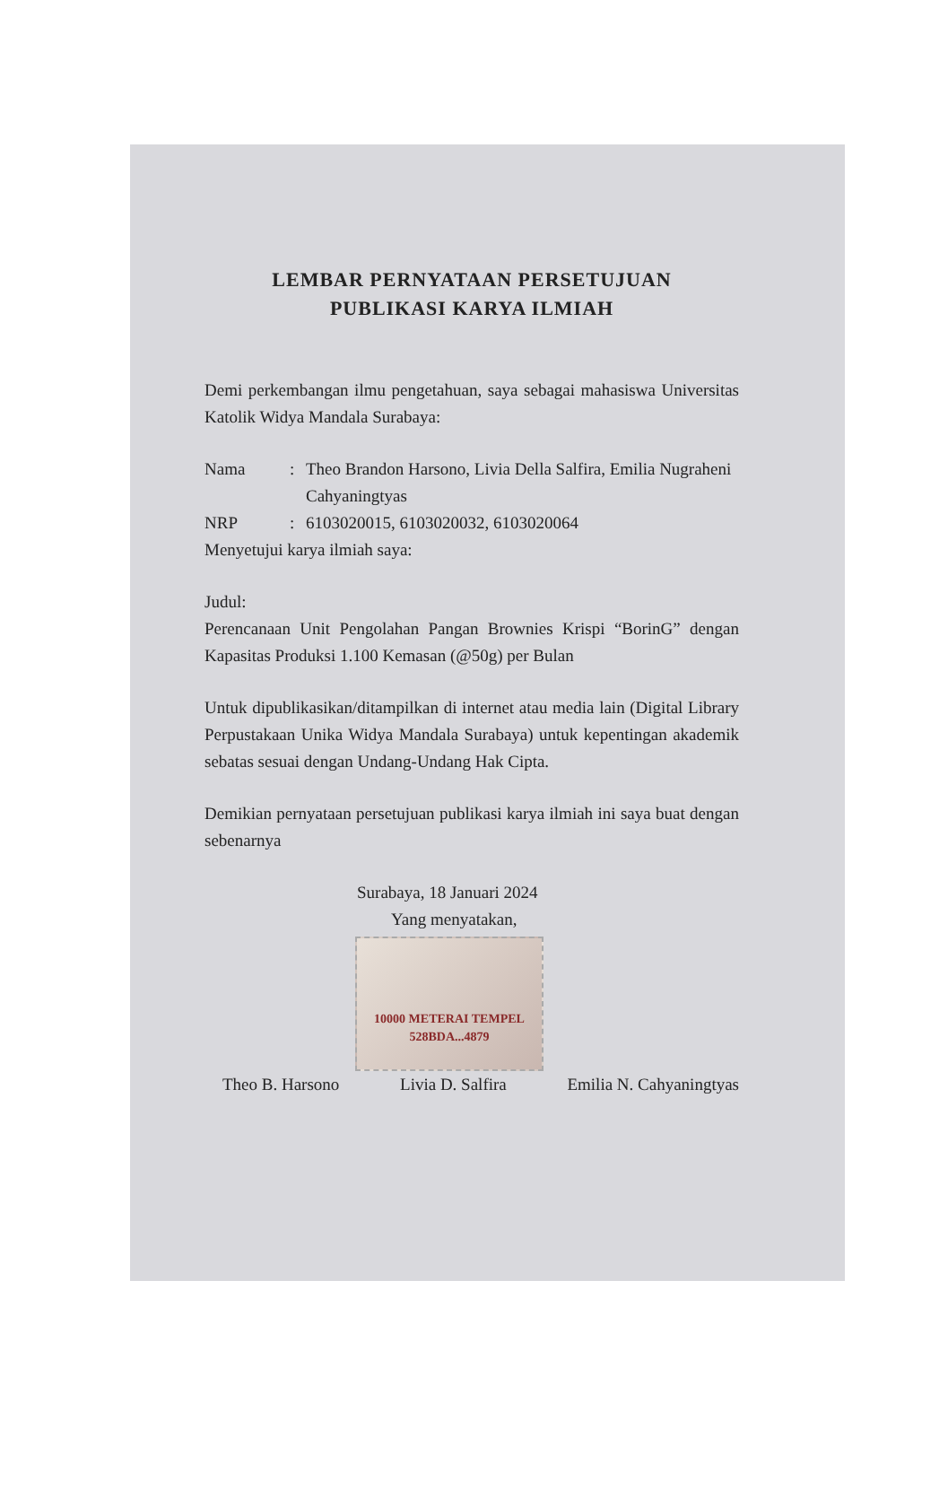LEMBAR PERNYATAAN PERSETUJUAN
PUBLIKASI KARYA ILMIAH
Demi perkembangan ilmu pengetahuan, saya sebagai mahasiswa Universitas Katolik Widya Mandala Surabaya:
Nama: Theo Brandon Harsono, Livia Della Salfira, Emilia Nugraheni Cahyaningtyas
NRP: 6103020015, 6103020032, 6103020064
Menyetujui karya ilmiah saya:
Judul:
Perencanaan Unit Pengolahan Pangan Brownies Krispi “BorinG” dengan Kapasitas Produksi 1.100 Kemasan (@50g) per Bulan
Untuk dipublikasikan/ditampilkan di internet atau media lain (Digital Library Perpustakaan Unika Widya Mandala Surabaya) untuk kepentingan akademik sebatas sesuai dengan Undang-Undang Hak Cipta.
Demikian pernyataan persetujuan publikasi karya ilmiah ini saya buat dengan sebenarnya
Surabaya, 18 Januari 2024
Yang menyatakan,
10000 METERAI TEMPEL
528BDA...4879
Theo B. Harsono Livia D. Salfira Emilia N. Cahyaningtyas